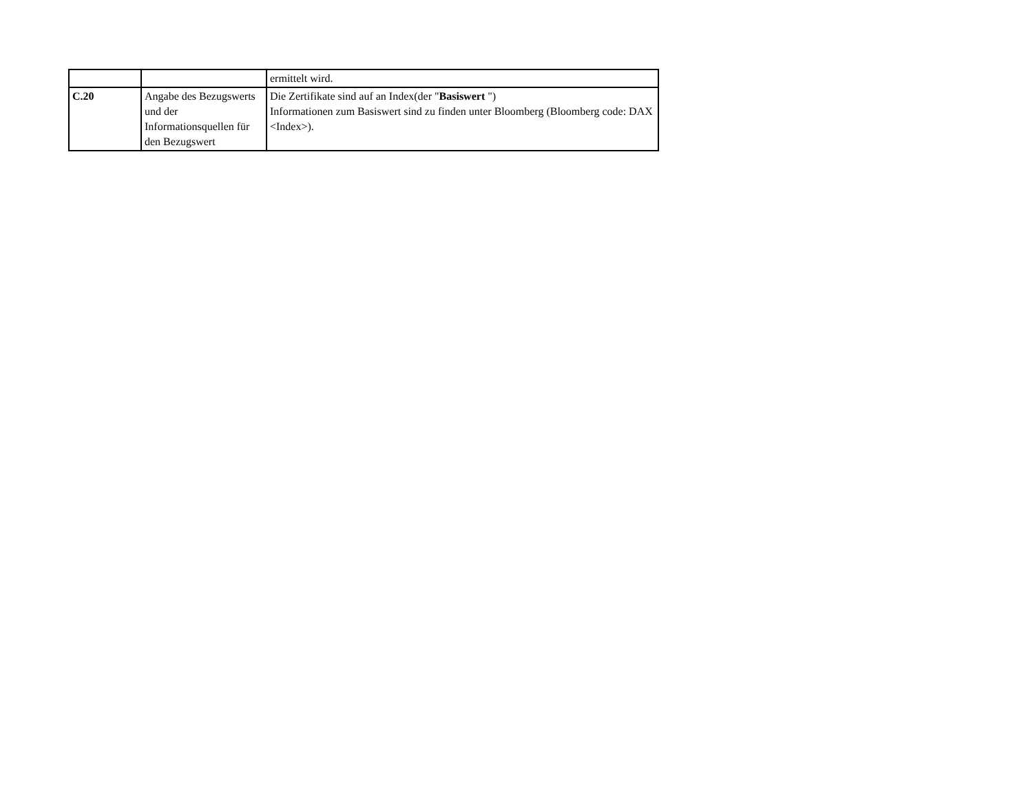| | | ermittelt wird. |
| C.20 | Angabe des Bezugswerts und der Informationsquellen für den Bezugswert | Die Zertifikate sind auf an Index(der " Basiswert ") Informationen zum Basiswert sind zu finden unter Bloomberg (Bloomberg code: DAX <Index>). |